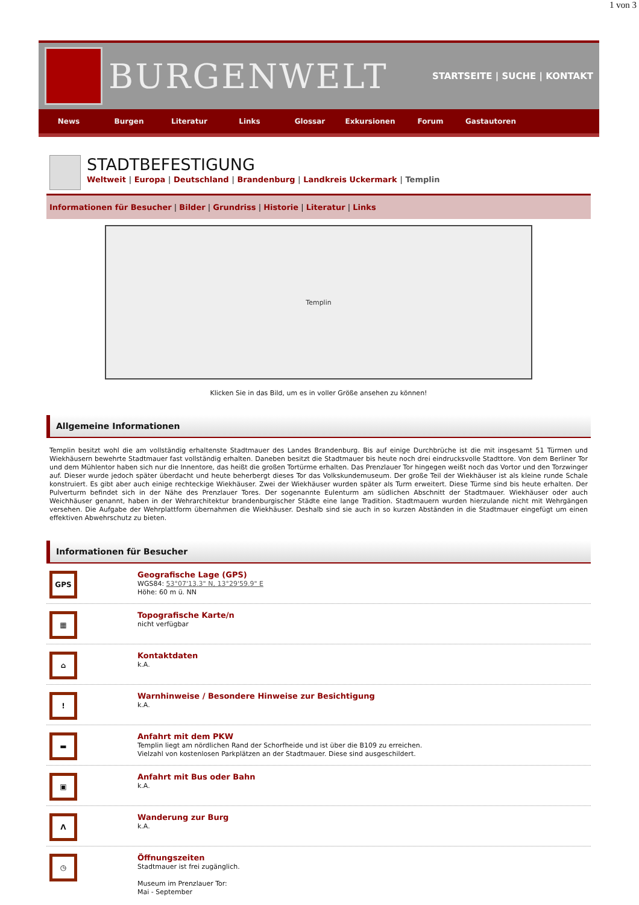1 von 3
BURGENWELT
STARTSEITE | SUCHE | KONTAKT
News Burgen Literatur Links Glossar Exkursionen Forum Gastautoren
STADTBEFESTIGUNG
Weltweit | Europa | Deutschland | Brandenburg | Landkreis Uckermark | Templin
Informationen für Besucher | Bilder | Grundriss | Historie | Literatur | Links
Templin
Klicken Sie in das Bild, um es in voller Größe ansehen zu können!
Allgemeine Informationen
Templin besitzt wohl die am vollständig erhaltenste Stadtmauer des Landes Brandenburg. Bis auf einige Durchbrüche ist die mit insgesamt 51 Türmen und Wiekhäusern bewehrte Stadtmauer fast vollständig erhalten. Daneben besitzt die Stadtmauer bis heute noch drei eindrucksvolle Stadttore. Von dem Berliner Tor und dem Mühlentor haben sich nur die Innentore, das heißt die großen Tortürme erhalten. Das Prenzlauer Tor hingegen weißt noch das Vortor und den Torzwinger auf. Dieser wurde jedoch später überdacht und heute beherbergt dieses Tor das Volkskundemuseum. Der große Teil der Wiekhäuser ist als kleine runde Schale konstruiert. Es gibt aber auch einige rechteckige Wiekhäuser. Zwei der Wiekhäuser wurden später als Turm erweitert. Diese Türme sind bis heute erhalten. Der Pulverturm befindet sich in der Nähe des Prenzlauer Tores. Der sogenannte Eulenturm am südlichen Abschnitt der Stadtmauer. Wiekhäuser oder auch Weichhäuser genannt, haben in der Wehrarchitektur brandenburgischer Städte eine lange Tradition. Stadtmauern wurden hierzulande nicht mit Wehrgängen versehen. Die Aufgabe der Wehrplattform übernahmen die Wiekhäuser. Deshalb sind sie auch in so kurzen Abständen in die Stadtmauer eingefügt um einen effektiven Abwehrschutz zu bieten.
Informationen für Besucher
GPS
Geografische Lage (GPS)
WGS84: 53°07'13.3" N, 13°29'59.9" E
Höhe: 60 m ü. NN
▦
Topografische Karte/n
nicht verfügbar
⌂
Kontaktdaten
k.A.
!
Warnhinweise / Besondere Hinweise zur Besichtigung
k.A.
▬
Anfahrt mit dem PKW
Templin liegt am nördlichen Rand der Schorfheide und ist über die B109 zu erreichen.
Vielzahl von kostenlosen Parkplätzen an der Stadtmauer. Diese sind ausgeschildert.
▣
Anfahrt mit Bus oder Bahn
k.A.
Λ
Wanderung zur Burg
k.A.
◷
Öffnungszeiten
Stadtmauer ist frei zugänglich.
Museum im Prenzlauer Tor:
Mai - September